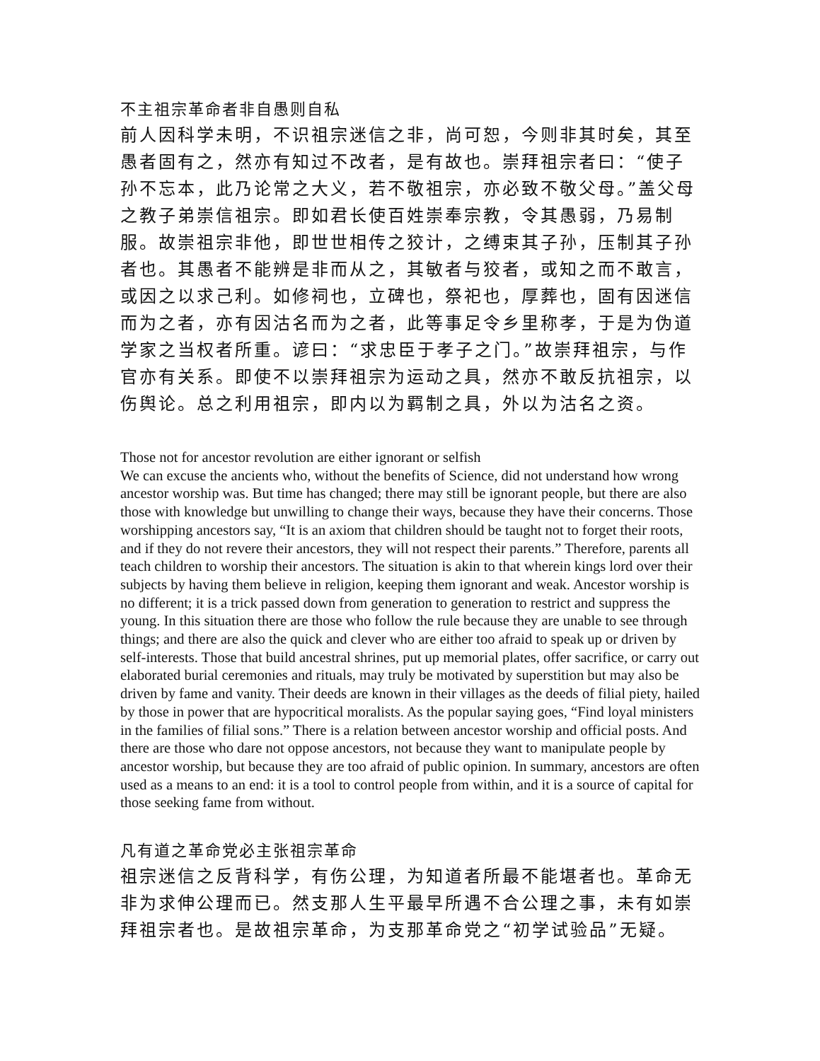不主祖宗革命者非自愚则自私
前人因科学未明，不识祖宗迷信之非，尚可恕，今则非其时矣，其至愚者固有之，然亦有知过不改者，是有故也。崇拜祖宗者曰：“使子孙不忘本，此乃论常之大义，若不敬祖宗，亦必致不敬父母。”盖父母之教子弟崇信祖宗。即如君长使百姓崇奉宗教，令其愚弱，乃易制服。故崇祖宗非他，即世世相传之狡计，之缚束其子孙，压制其子孙者也。其愚者不能辨是非而从之，其敏者与狡者，或知之而不敢言，或因之以求己利。如修祠也，立碑也，祭祀也，厚葬也，固有因迷信而为之者，亦有因沽名而为之者，此等事足令乡里称孝，于是为伪道学家之当权者所重。谚曰：“求忠臣于孝子之门。”故崇拜祖宗，与作官亦有关系。即使不以崇拜祖宗为运动之具，然亦不敢反抗祖宗，以伤舆论。总之利用祖宗，即内以为羁制之具，外以为沽名之资。
Those not for ancestor revolution are either ignorant or selfish
We can excuse the ancients who, without the benefits of Science, did not understand how wrong ancestor worship was. But time has changed; there may still be ignorant people, but there are also those with knowledge but unwilling to change their ways, because they have their concerns. Those worshipping ancestors say, “It is an axiom that children should be taught not to forget their roots, and if they do not revere their ancestors, they will not respect their parents.” Therefore, parents all teach children to worship their ancestors. The situation is akin to that wherein kings lord over their subjects by having them believe in religion, keeping them ignorant and weak. Ancestor worship is no different; it is a trick passed down from generation to generation to restrict and suppress the young. In this situation there are those who follow the rule because they are unable to see through things; and there are also the quick and clever who are either too afraid to speak up or driven by self-interests. Those that build ancestral shrines, put up memorial plates, offer sacrifice, or carry out elaborated burial ceremonies and rituals, may truly be motivated by superstition but may also be driven by fame and vanity. Their deeds are known in their villages as the deeds of filial piety, hailed by those in power that are hypocritical moralists. As the popular saying goes, “Find loyal ministers in the families of filial sons.” There is a relation between ancestor worship and official posts. And there are those who dare not oppose ancestors, not because they want to manipulate people by ancestor worship, but because they are too afraid of public opinion. In summary, ancestors are often used as a means to an end: it is a tool to control people from within, and it is a source of capital for those seeking fame from without.
凡有道之革命党必主张祖宗革命
祖宗迷信之反背科学，有伤公理，为知道者所最不能堪者也。革命无非为求伸公理而已。然支那人生平最早所遇不合公理之事，未有如崇拜祖宗者也。是故祖宗革命，为支那革命党之“初学试验品”无疑。